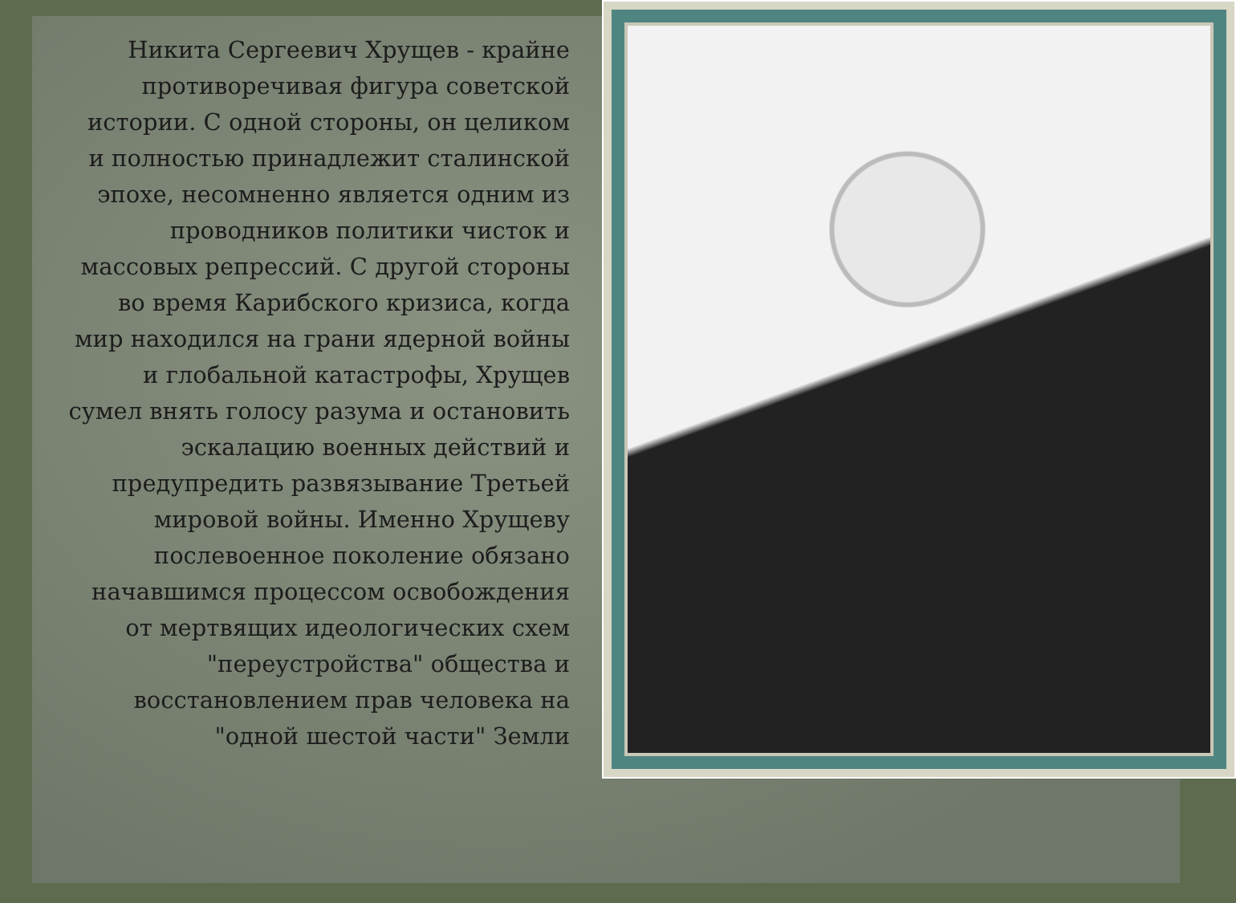Никита Сергеевич Хрущев - крайне
противоречивая фигура советской
истории. С одной стороны, он целиком
и полностью принадлежит сталинской
эпохе, несомненно является одним из
проводников политики чисток и
массовых репрессий. С другой стороны
во время Карибского кризиса, когда
мир находился на грани ядерной войны
и глобальной катастрофы, Хрущев
сумел внять голосу разума и остановить
эскалацию военных действий и
предупредить развязывание Третьей
мировой войны. Именно Хрущеву
послевоенное поколение обязано
начавшимся процессом освобождения
от мертвящих идеологических схем
"переустройства" общества и
восстановлением прав человека на
"одной шестой части" Земли